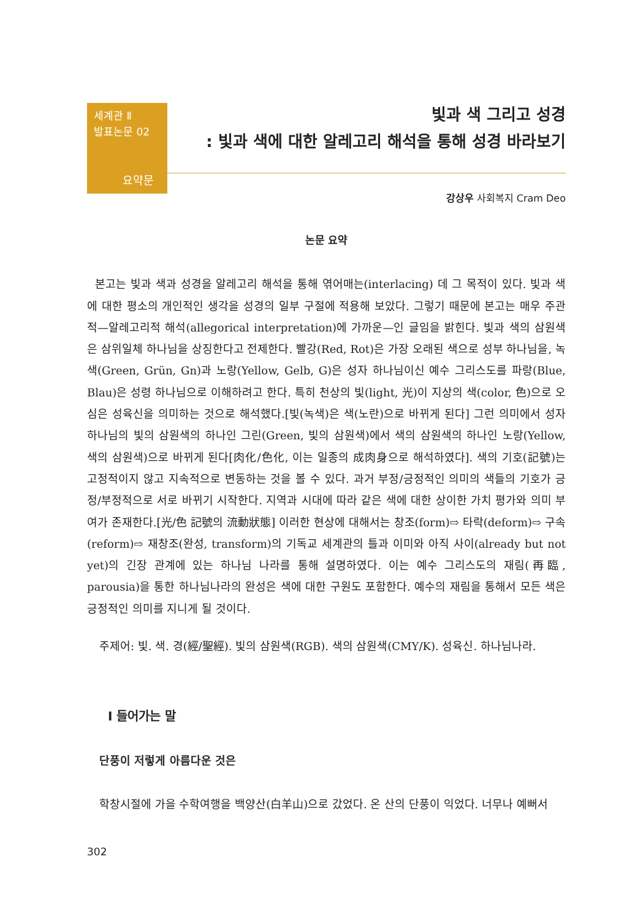세계관 Ⅱ
발표논문 02
요약문
빛과 색 그리고 성경
: 빛과 색에 대한 알레고리 해석을 통해 성경 바라보기
강상우 사회복지 Cram Deo
논문 요약
본고는 빛과 색과 성경을 알레고리 해석을 통해 엮어매는(interlacing) 데 그 목적이 있다. 빛과 색에 대한 평소의 개인적인 생각을 성경의 일부 구절에 적용해 보았다. 그렇기 때문에 본고는 매우 주관적—알레고리적 해석(allegorical interpretation)에 가까운—인 글임을 밝힌다. 빛과 색의 삼원색은 삼위일체 하나님을 상징한다고 전제한다. 빨강(Red, Rot)은 가장 오래된 색으로 성부 하나님을, 녹색(Green, Grün, Gn)과 노랑(Yellow, Gelb, G)은 성자 하나님이신 예수 그리스도를 파랑(Blue, Blau)은 성령 하나님으로 이해하려고 한다. 특히 천상의 빛(light, 光)이 지상의 색(color, 色)으로 오심은 성육신을 의미하는 것으로 해석했다.[빛(녹색)은 색(노란)으로 바뀌게 된다] 그런 의미에서 성자 하나님의 빛의 삼원색의 하나인 그린(Green, 빛의 삼원색)에서 색의 삼원색의 하나인 노랑(Yellow, 색의 삼원색)으로 바뀌게 된다[肉化/色化, 이는 일종의 成肉身으로 해석하였다]. 색의 기호(記號)는 고정적이지 않고 지속적으로 변동하는 것을 볼 수 있다. 과거 부정/긍정적인 의미의 색들의 기호가 긍정/부정적으로 서로 바뀌기 시작한다. 지역과 시대에 따라 같은 색에 대한 상이한 가치 평가와 의미 부여가 존재한다.[光/色 記號의 流動狀態] 이러한 현상에 대해서는 창조(form)⇨ 타락(deform)⇨ 구속(reform)⇨ 재창조(완성, transform)의 기독교 세계관의 틀과 이미와 아직 사이(already but not yet)의 긴장 관계에 있는 하나님 나라를 통해 설명하였다. 이는 예수 그리스도의 재림(再臨, parousia)을 통한 하나님나라의 완성은 색에 대한 구원도 포함한다. 예수의 재림을 통해서 모든 색은 긍정적인 의미를 지니게 될 것이다.
주제어: 빛. 색. 경(經/聖經). 빛의 삼원색(RGB). 색의 삼원색(CMY/K). 성육신. 하나님나라.
Ⅰ 들어가는 말
단풍이 저렇게 아름다운 것은
학창시절에 가을 수학여행을 백양산(白羊山)으로 갔었다. 온 산의 단풍이 익었다. 너무나 예뻐서
302